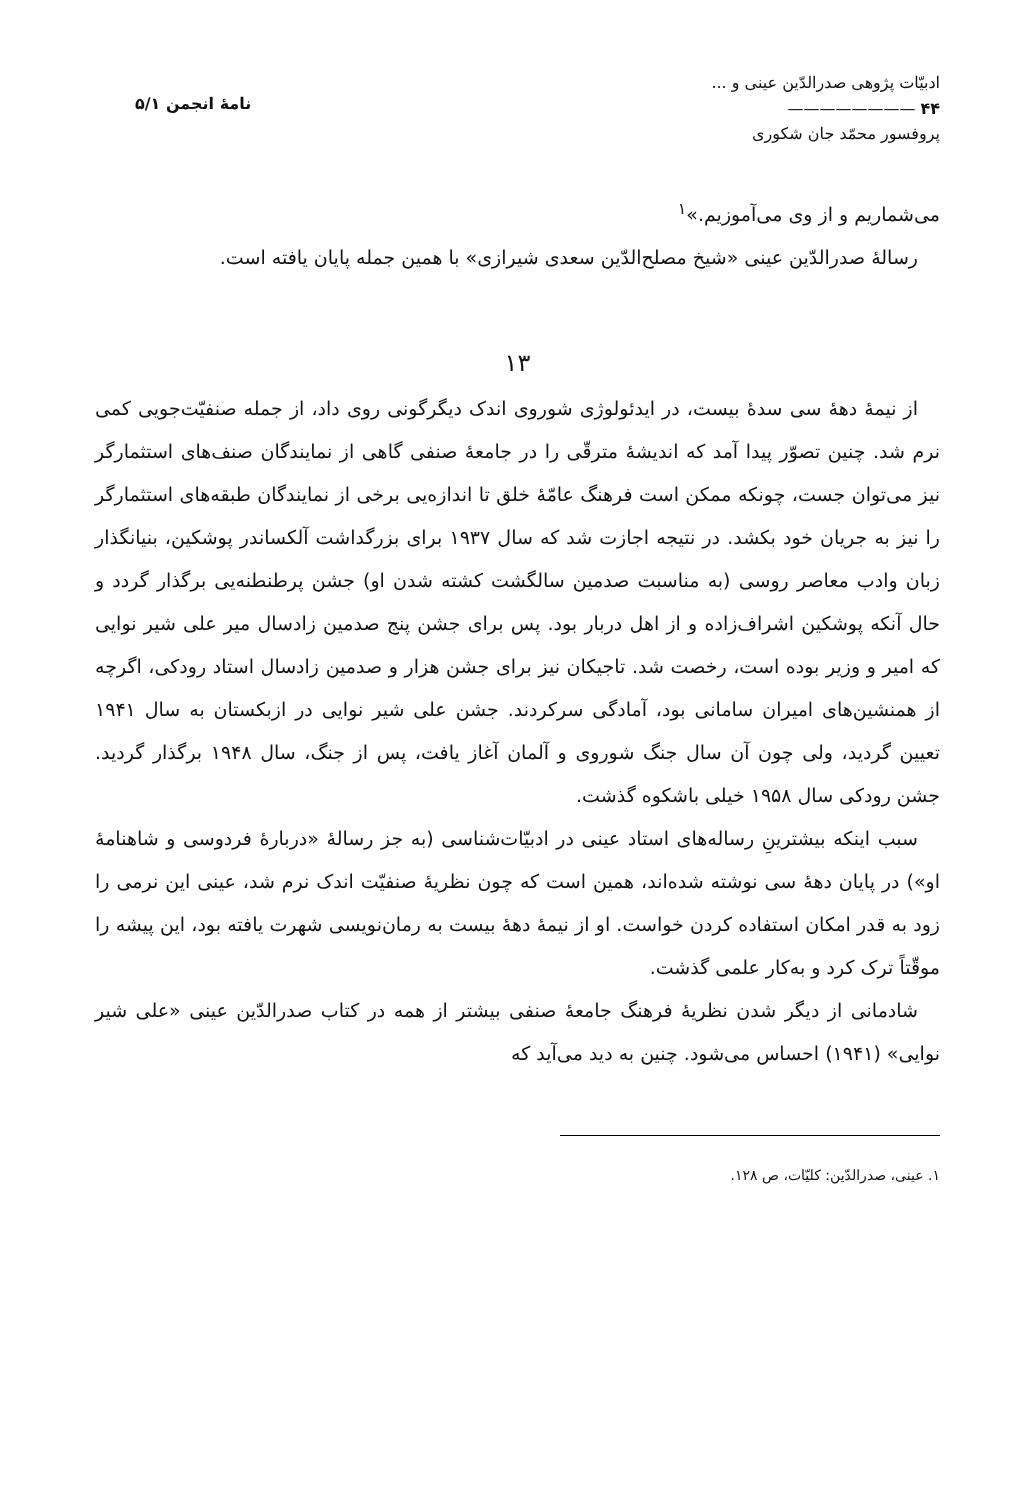ادبیّات پژوهی صدرالدّین عینی و ...
۴۴ ————————
پروفسور محمّد جان شکوری
نامهٔ انجمن ۵/۱
می‌شماریم و از وی می‌آموزیم.»<sup>۱</sup>
رسالهٔ صدرالدّین عینی «شیخ مصلح‌الدّین سعدی شیرازی» با همین جمله پایان یافته است.
۱۳
از نیمهٔ دههٔ سی سدهٔ بیست، در ایدئولوژی شوروی اندک دیگرگونی روی داد، از جمله صنفیّت‌جویی کمی نرم شد. چنین تصوّر پیدا آمد که اندیشهٔ مترقّی را در جامعهٔ صنفی گاهی از نمایندگان صنف‌های استثمارگر نیز می‌توان جست، چونکه ممکن است فرهنگ عامّهٔ خلق تا اندازه‌یی برخی از نمایندگان طبقه‌های استثمارگر را نیز به جریان خود بکشد. در نتیجه اجازت شد که سال ۱۹۳۷ برای بزرگداشت آلکساندر پوشکین، بنیانگذار زبان وادب معاصر روسی (به مناسبت صدمین سالگشت کشته شدن او) جشن پرطنطنه‌یی برگذار گردد و حال آنکه پوشکین اشراف‌زاده و از اهل دربار بود. پس برای جشن پنج صدمین زادسال میر علی شیر نوایی که امیر و وزیر بوده است، رخصت شد. تاجیکان نیز برای جشن هزار و صدمین زادسال استاد رودکی، اگرچه از همنشین‌های امیران سامانی بود، آمادگی سرکردند. جشن علی شیر نوایی در ازبکستان به سال ۱۹۴۱ تعیین گردید، ولی چون آن سال جنگ شوروی و آلمان آغاز یافت، پس از جنگ، سال ۱۹۴۸ برگذار گردید. جشن رودکی سال ۱۹۵۸ خیلی باشکوه گذشت.
سبب اینکه بیشترینِ رساله‌های استاد عینی در ادبیّات‌شناسی (به جز رسالهٔ «دربارهٔ فردوسی و شاهنامهٔ او») در پایان دههٔ سی نوشته شده‌اند، همین است که چون نظریهٔ صنفیّت اندک نرم شد، عینی این نرمی را زود به قدر امکان استفاده کردن خواست. او از نیمهٔ دههٔ بیست به رمان‌نویسی شهرت یافته بود، این پیشه را موقّتاً ترک کرد و به‌کار علمی گذشت.
شادمانی از دیگر شدن نظریهٔ فرهنگ جامعهٔ صنفی بیشتر از همه در کتاب صدرالدّین عینی «علی شیر نوایی» (۱۹۴۱) احساس می‌شود. چنین به دید می‌آید که
۱. عینی، صدرالدّین: کلیّات، ص ۱۲۸.